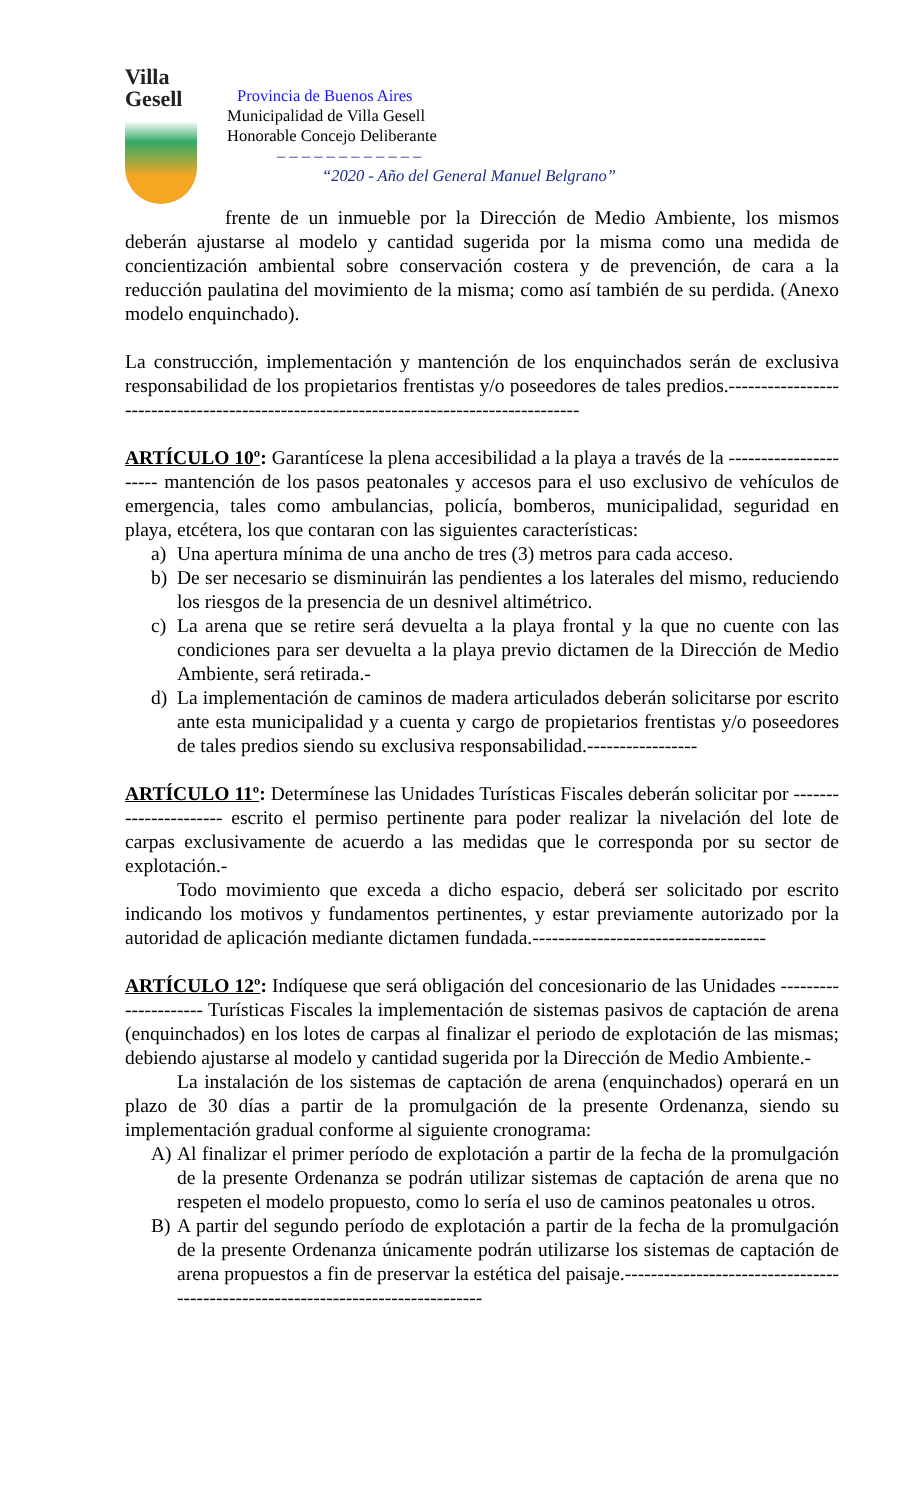Villa
Gesell
Provincia de Buenos Aires
Municipalidad de Villa Gesell
Honorable Concejo Deliberante
– – – – – – – – – – – –
“2020 - Año del General Manuel Belgrano”
frente de un inmueble por la Dirección de Medio Ambiente, los mismos deberán ajustarse al modelo y cantidad sugerida por la misma como una medida de concientización ambiental sobre conservación costera y de prevención, de cara a la reducción paulatina del movimiento de la misma; como así también de su perdida. (Anexo modelo enquinchado).
La construcción, implementación y mantención de los enquinchados serán de exclusiva responsabilidad de los propietarios frentistas y/o poseedores de tales predios.---------------------------------------------------------------------------------------
ARTÍCULO 10º: Garantícese la plena accesibilidad a la playa a través de la ---------------------- mantención de los pasos peatonales y accesos para el uso exclusivo de vehículos de emergencia, tales como ambulancias, policía, bomberos, municipalidad, seguridad en playa, etcétera, los que contaran con las siguientes características:
a) Una apertura mínima de una ancho de tres (3) metros para cada acceso.
b) De ser necesario se disminuirán las pendientes a los laterales del mismo, reduciendo los riesgos de la presencia de un desnivel altimétrico.
c) La arena que se retire será devuelta a la playa frontal y la que no cuente con las condiciones para ser devuelta a la playa previo dictamen de la Dirección de Medio Ambiente, será retirada.-
d) La implementación de caminos de madera articulados deberán solicitarse por escrito ante esta municipalidad y a cuenta y cargo de propietarios frentistas y/o poseedores de tales predios siendo su exclusiva responsabilidad.-----------------
ARTÍCULO 11º: Determínese las Unidades Turísticas Fiscales deberán solicitar por ---------------------- escrito el permiso pertinente para poder realizar la nivelación del lote de carpas exclusivamente de acuerdo a las medidas que le corresponda por su sector de explotación.-
Todo movimiento que exceda a dicho espacio, deberá ser solicitado por escrito indicando los motivos y fundamentos pertinentes, y estar previamente autorizado por la autoridad de aplicación mediante dictamen fundada.------------------------------------
ARTÍCULO 12º: Indíquese que será obligación del concesionario de las Unidades --------------------- Turísticas Fiscales la implementación de sistemas pasivos de captación de arena (enquinchados) en los lotes de carpas al finalizar el periodo de explotación de las mismas; debiendo ajustarse al modelo y cantidad sugerida por la Dirección de Medio Ambiente.-
La instalación de los sistemas de captación de arena (enquinchados) operará en un plazo de 30 días a partir de la promulgación de la presente Ordenanza, siendo su implementación gradual conforme al siguiente cronograma:
A) Al finalizar el primer período de explotación a partir de la fecha de la promulgación de la presente Ordenanza se podrán utilizar sistemas de captación de arena que no respeten el modelo propuesto, como lo sería el uso de caminos peatonales u otros.
B) A partir del segundo período de explotación a partir de la fecha de la promulgación de la presente Ordenanza únicamente podrán utilizarse los sistemas de captación de arena propuestos a fin de preservar la estética del paisaje.--------------------------------------------------------------------------------